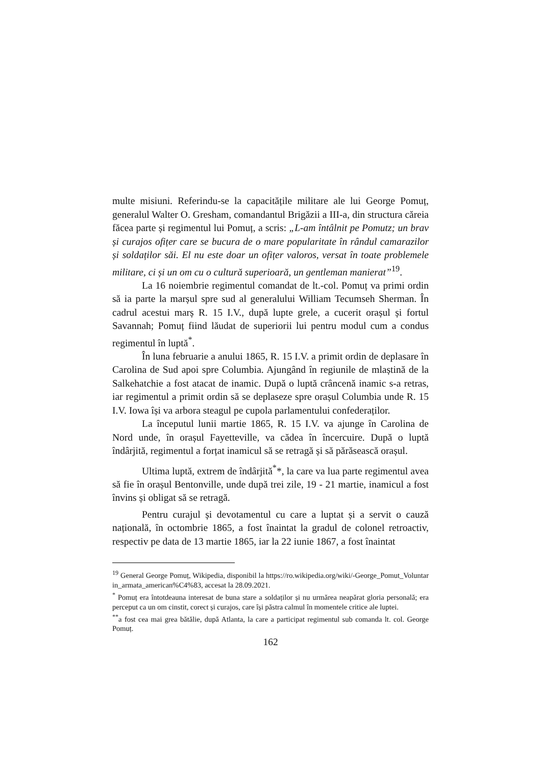multe misiuni. Referindu-se la capacitățile militare ale lui George Pomuț, generalul Walter O. Gresham, comandantul Brigăzii a III-a, din structura căreia făcea parte și regimentul lui Pomuț, a scris: „L-am întâlnit pe Pomutz; un brav și curajos ofițer care se bucura de o mare popularitate în rândul camarazilor și soldaților săi. El nu este doar un ofițer valoros, versat în toate problemele militare, ci și un om cu o cultură superioară, un gentleman manierat”<sup>19</sup>.
La 16 noiembrie regimentul comandat de lt.-col. Pomuț va primi ordin să ia parte la marșul spre sud al generalului William Tecumseh Sherman. În cadrul acestui marș R. 15 I.V., după lupte grele, a cucerit orașul și fortul Savannah; Pomuț fiind lăudat de superiorii lui pentru modul cum a condus regimentul în luptă<sup>*</sup>.
În luna februarie a anului 1865, R. 15 I.V. a primit ordin de deplasare în Carolina de Sud apoi spre Columbia. Ajungând în regiunile de mlaștină de la Salkehatchie a fost atacat de inamic. După o luptă crâncenă inamic s-a retras, iar regimentul a primit ordin să se deplaseze spre orașul Columbia unde R. 15 I.V. Iowa își va arbora steagul pe cupola parlamentului confederaților.
La începutul lunii martie 1865, R. 15 I.V. va ajunge în Carolina de Nord unde, în orașul Fayetteville, va cădea în încercuire. După o luptă îndârjită, regimentul a forțat inamicul să se retragă și să părăsească orașul.
Ultima luptă, extrem de îndârjită<sup>*</sup>*, la care va lua parte regimentul avea să fie în orașul Bentonville, unde după trei zile, 19 - 21 martie, inamicul a fost învins și obligat să se retragă.
Pentru curajul și devotamentul cu care a luptat și a servit o cauză națională, în octombrie 1865, a fost înaintat la gradul de colonel retroactiv, respectiv pe data de 13 martie 1865, iar la 22 iunie 1867, a fost înaintat
<sup>19</sup> General George Pomuț, Wikipedia, disponibil la https://ro.wikipedia.org/wiki/-George_Pomut_Voluntar in_armata_american%C4%83, accesat la 28.09.2021.
<sup>*</sup> Pomuț era întotdeauna interesat de buna stare a soldaților și nu urmărea neapărat gloria personală; era perceput ca un om cinstit, corect și curajos, care își păstra calmul în momentele critice ale luptei.
<sup>**</sup> a fost cea mai grea bătălie, după Atlanta, la care a participat regimentul sub comanda lt. col. George Pomuț.
162